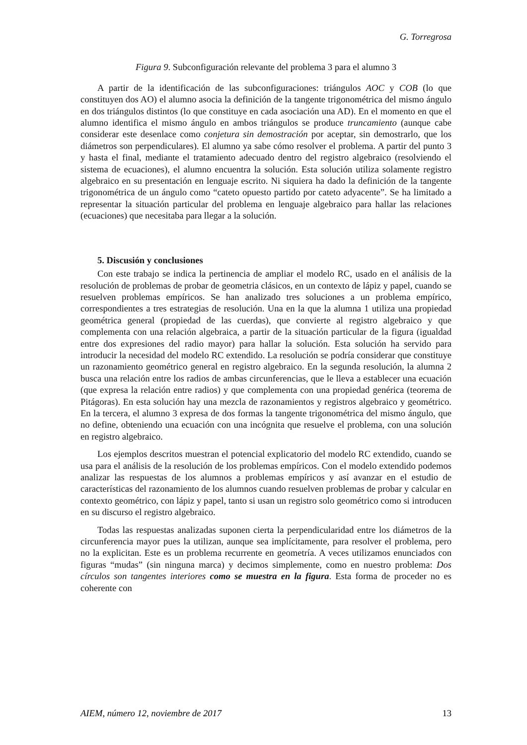G. Torregrosa
Figura 9. Subconfiguración relevante del problema 3 para el alumno 3
A partir de la identificación de las subconfiguraciones: triángulos AOC y COB (lo que constituyen dos AO) el alumno asocia la definición de la tangente trigonométrica del mismo ángulo en dos triángulos distintos (lo que constituye en cada asociación una AD). En el momento en que el alumno identifica el mismo ángulo en ambos triángulos se produce truncamiento (aunque cabe considerar este desenlace como conjetura sin demostración por aceptar, sin demostrarlo, que los diámetros son perpendiculares). El alumno ya sabe cómo resolver el problema. A partir del punto 3 y hasta el final, mediante el tratamiento adecuado dentro del registro algebraico (resolviendo el sistema de ecuaciones), el alumno encuentra la solución. Esta solución utiliza solamente registro algebraico en su presentación en lenguaje escrito. Ni siquiera ha dado la definición de la tangente trigonométrica de un ángulo como “cateto opuesto partido por cateto adyacente”. Se ha limitado a representar la situación particular del problema en lenguaje algebraico para hallar las relaciones (ecuaciones) que necesitaba para llegar a la solución.
5. Discusión y conclusiones
Con este trabajo se indica la pertinencia de ampliar el modelo RC, usado en el análisis de la resolución de problemas de probar de geometria clásicos, en un contexto de lápiz y papel, cuando se resuelven problemas empíricos. Se han analizado tres soluciones a un problema empírico, correspondientes a tres estrategias de resolución. Una en la que la alumna 1 utiliza una propiedad geométrica general (propiedad de las cuerdas), que convierte al registro algebraico y que complementa con una relación algebraica, a partir de la situación particular de la figura (igualdad entre dos expresiones del radio mayor) para hallar la solución. Esta solución ha servido para introducir la necesidad del modelo RC extendido. La resolución se podría considerar que constituye un razonamiento geométrico general en registro algebraico. En la segunda resolución, la alumna 2 busca una relación entre los radios de ambas circunferencias, que le lleva a establecer una ecuación (que expresa la relación entre radios) y que complementa con una propiedad genérica (teorema de Pitágoras). En esta solución hay una mezcla de razonamientos y registros algebraico y geométrico. En la tercera, el alumno 3 expresa de dos formas la tangente trigonométrica del mismo ángulo, que no define, obteniendo una ecuación con una incógnita que resuelve el problema, con una solución en registro algebraico.
Los ejemplos descritos muestran el potencial explicatorio del modelo RC extendido, cuando se usa para el análisis de la resolución de los problemas empíricos. Con el modelo extendido podemos analizar las respuestas de los alumnos a problemas empíricos y así avanzar en el estudio de características del razonamiento de los alumnos cuando resuelven problemas de probar y calcular en contexto geométrico, con lápiz y papel, tanto si usan un registro solo geométrico como si introducen en su discurso el registro algebraico.
Todas las respuestas analizadas suponen cierta la perpendicularidad entre los diámetros de la circunferencia mayor pues la utilizan, aunque sea implícitamente, para resolver el problema, pero no la explicitan. Este es un problema recurrente en geometría. A veces utilizamos enunciados con figuras “mudas” (sin ninguna marca) y decimos simplemente, como en nuestro problema: Dos círculos son tangentes interiores como se muestra en la figura. Esta forma de proceder no es coherente con
AIEM, número 12, noviembre de 2017 13